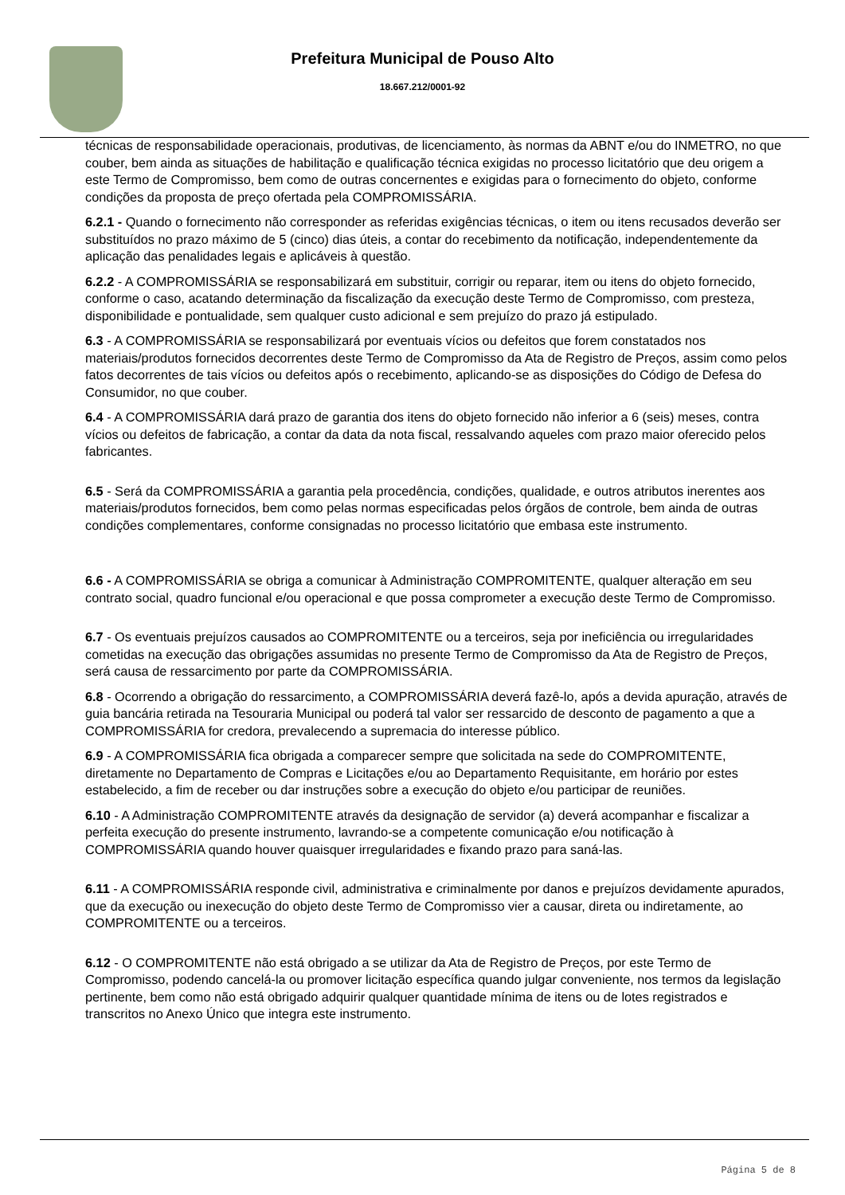Prefeitura Municipal de Pouso Alto
18.667.212/0001-92
técnicas de responsabilidade operacionais, produtivas, de licenciamento, às normas da ABNT e/ou do INMETRO, no que couber, bem ainda as situações de habilitação e qualificação técnica exigidas no processo licitatório que deu origem a este Termo de Compromisso, bem como de outras concernentes e exigidas para o fornecimento do objeto, conforme condições da proposta de preço ofertada pela COMPROMISSÁRIA.
6.2.1 - Quando o fornecimento não corresponder as referidas exigências técnicas, o item ou itens recusados deverão ser substituídos no prazo máximo de 5 (cinco) dias úteis, a contar do recebimento da notificação, independentemente da aplicação das penalidades legais e aplicáveis à questão.
6.2.2 - A COMPROMISSÁRIA se responsabilizará em substituir, corrigir ou reparar, item ou itens do objeto fornecido, conforme o caso, acatando determinação da fiscalização da execução deste Termo de Compromisso, com presteza, disponibilidade e pontualidade, sem qualquer custo adicional e sem prejuízo do prazo já estipulado.
6.3 - A COMPROMISSÁRIA se responsabilizará por eventuais vícios ou defeitos que forem constatados nos materiais/produtos fornecidos decorrentes deste Termo de Compromisso da Ata de Registro de Preços, assim como pelos fatos decorrentes de tais vícios ou defeitos após o recebimento, aplicando-se as disposições do Código de Defesa do Consumidor, no que couber.
6.4 - A COMPROMISSÁRIA dará prazo de garantia dos itens do objeto fornecido não inferior a 6 (seis) meses, contra vícios ou defeitos de fabricação, a contar da data da nota fiscal, ressalvando aqueles com prazo maior oferecido pelos fabricantes.
6.5 - Será da COMPROMISSÁRIA a garantia pela procedência, condições, qualidade, e outros atributos inerentes aos materiais/produtos fornecidos, bem como pelas normas especificadas pelos órgãos de controle, bem ainda de outras condições complementares, conforme consignadas no processo licitatório que embasa este instrumento.
6.6 - A COMPROMISSÁRIA se obriga a comunicar à Administração COMPROMITENTE, qualquer alteração em seu contrato social, quadro funcional e/ou operacional e que possa comprometer a execução deste Termo de Compromisso.
6.7 - Os eventuais prejuízos causados ao COMPROMITENTE ou a terceiros, seja por ineficiência ou irregularidades cometidas na execução das obrigações assumidas no presente Termo de Compromisso da Ata de Registro de Preços, será causa de ressarcimento por parte da COMPROMISSÁRIA.
6.8 - Ocorrendo a obrigação do ressarcimento, a COMPROMISSÁRIA deverá fazê-lo, após a devida apuração, através de guia bancária retirada na Tesouraria Municipal ou poderá tal valor ser ressarcido de desconto de pagamento a que a COMPROMISSÁRIA for credora, prevalecendo a supremacia do interesse público.
6.9 - A COMPROMISSÁRIA fica obrigada a comparecer sempre que solicitada na sede do COMPROMITENTE, diretamente no Departamento de Compras e Licitações e/ou ao Departamento Requisitante, em horário por estes estabelecido, a fim de receber ou dar instruções sobre a execução do objeto e/ou participar de reuniões.
6.10 - A Administração COMPROMITENTE através da designação de servidor (a) deverá acompanhar e fiscalizar a perfeita execução do presente instrumento, lavrando-se a competente comunicação e/ou notificação à COMPROMISSÁRIA quando houver quaisquer irregularidades e fixando prazo para saná-las.
6.11 - A COMPROMISSÁRIA responde civil, administrativa e criminalmente por danos e prejuízos devidamente apurados, que da execução ou inexecução do objeto deste Termo de Compromisso vier a causar, direta ou indiretamente, ao COMPROMITENTE ou a terceiros.
6.12 - O COMPROMITENTE não está obrigado a se utilizar da Ata de Registro de Preços, por este Termo de Compromisso, podendo cancelá-la ou promover licitação específica quando julgar conveniente, nos termos da legislação pertinente, bem como não está obrigado adquirir qualquer quantidade mínima de itens ou de lotes registrados e transcritos no Anexo Único que integra este instrumento.
Página 5 de 8